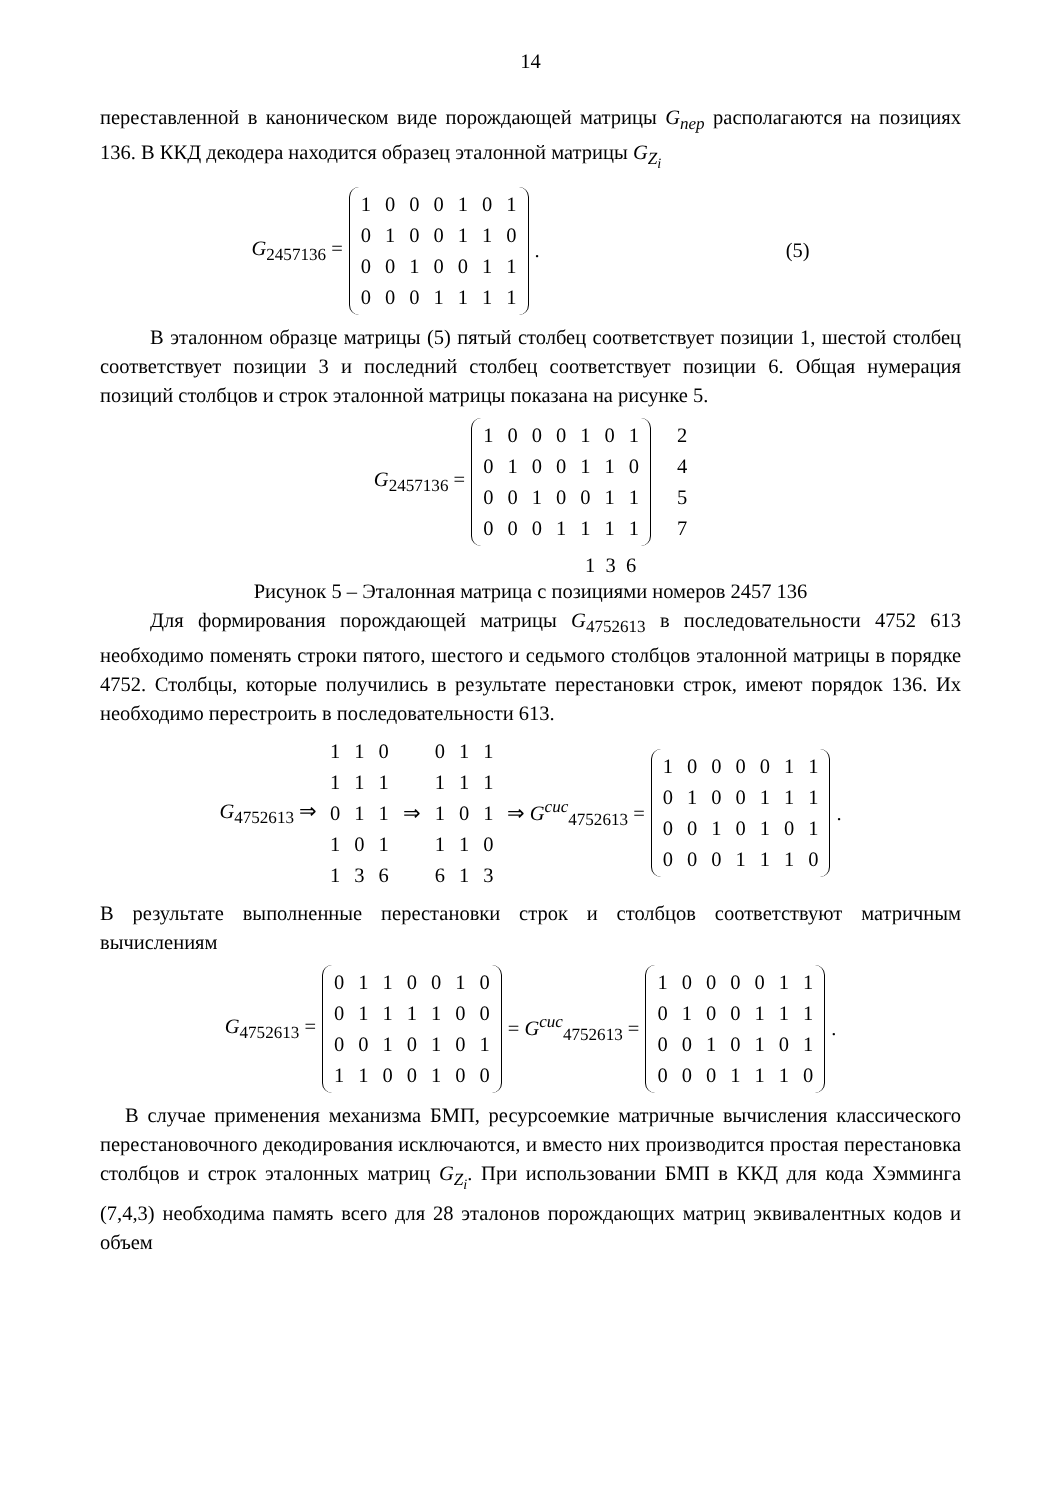14
переставленной в каноническом виде порождающей матрицы G<sub>пер</sub> располагаются на позициях 136. В ККД декодера находится образец эталонной матрицы G<sub>Z<sub>i</sub></sub>
G<sub>2457136</sub> =
| 1 | 0 | 0 | 0 | 1 | 0 | 1 |
| 0 | 1 | 0 | 0 | 1 | 1 | 0 |
| 0 | 0 | 1 | 0 | 0 | 1 | 1 |
| 0 | 0 | 0 | 1 | 1 | 1 | 1 |
. (5)
В эталонном образце матрицы (5) пятый столбец соответствует позиции 1, шестой столбец соответствует позиции 3 и последний столбец соответствует позиции 6. Общая нумерация позиций столбцов и строк эталонной матрицы показана на рисунке 5.
G<sub>2457136</sub> =
| 1 | 0 | 0 | 0 | 1 | 0 | 1 |
| 0 | 1 | 0 | 0 | 1 | 1 | 0 |
| 0 | 0 | 1 | 0 | 0 | 1 | 1 |
| 0 | 0 | 0 | 1 | 1 | 1 | 1 |
2
4
5
7
1 3 6
Рисунок 5 – Эталонная матрица с позициями номеров 2457 136
Для формирования порождающей матрицы G<sub>4752613</sub> в последовательности 4752 613 необходимо поменять строки пятого, шестого и седьмого столбцов эталонной матрицы в порядке 4752. Столбцы, которые получились в результате перестановки строк, имеют порядок 136. Их необходимо перестроить в последовательности 613.
G<sub>4752613</sub> ⇒
| 1 | 1 | 0 | | 0 | 1 | 1 |
| 1 | 1 | 1 | | 1 | 1 | 1 |
| 0 | 1 | 1 | ⇒ | 1 | 0 | 1 |
| 1 | 0 | 1 | | 1 | 1 | 0 |
| 1 | 3 | 6 | | 6 | 1 | 3 |
⇒ G<sup>сис</sup><sub>4752613</sub> =
| 1 | 0 | 0 | 0 | 0 | 1 | 1 |
| 0 | 1 | 0 | 0 | 1 | 1 | 1 |
| 0 | 0 | 1 | 0 | 1 | 0 | 1 |
| 0 | 0 | 0 | 1 | 1 | 1 | 0 |
.
В результате выполненные перестановки строк и столбцов соответствуют матричным вычислениям
G<sub>4752613</sub> =
| 0 | 1 | 1 | 0 | 0 | 1 | 0 |
| 0 | 1 | 1 | 1 | 1 | 0 | 0 |
| 0 | 0 | 1 | 0 | 1 | 0 | 1 |
| 1 | 1 | 0 | 0 | 1 | 0 | 0 |
= G<sup>сис</sup><sub>4752613</sub> =
| 1 | 0 | 0 | 0 | 0 | 1 | 1 |
| 0 | 1 | 0 | 0 | 1 | 1 | 1 |
| 0 | 0 | 1 | 0 | 1 | 0 | 1 |
| 0 | 0 | 0 | 1 | 1 | 1 | 0 |
.
В случае применения механизма БМП, ресурсоемкие матричные вычисления классического перестановочного декодирования исключаются, и вместо них производится простая перестановка столбцов и строк эталонных матриц G<sub>Z<sub>i</sub></sub>. При использовании БМП в ККД для кода Хэмминга (7,4,3) необходима память всего для 28 эталонов порождающих матриц эквивалентных кодов и объем